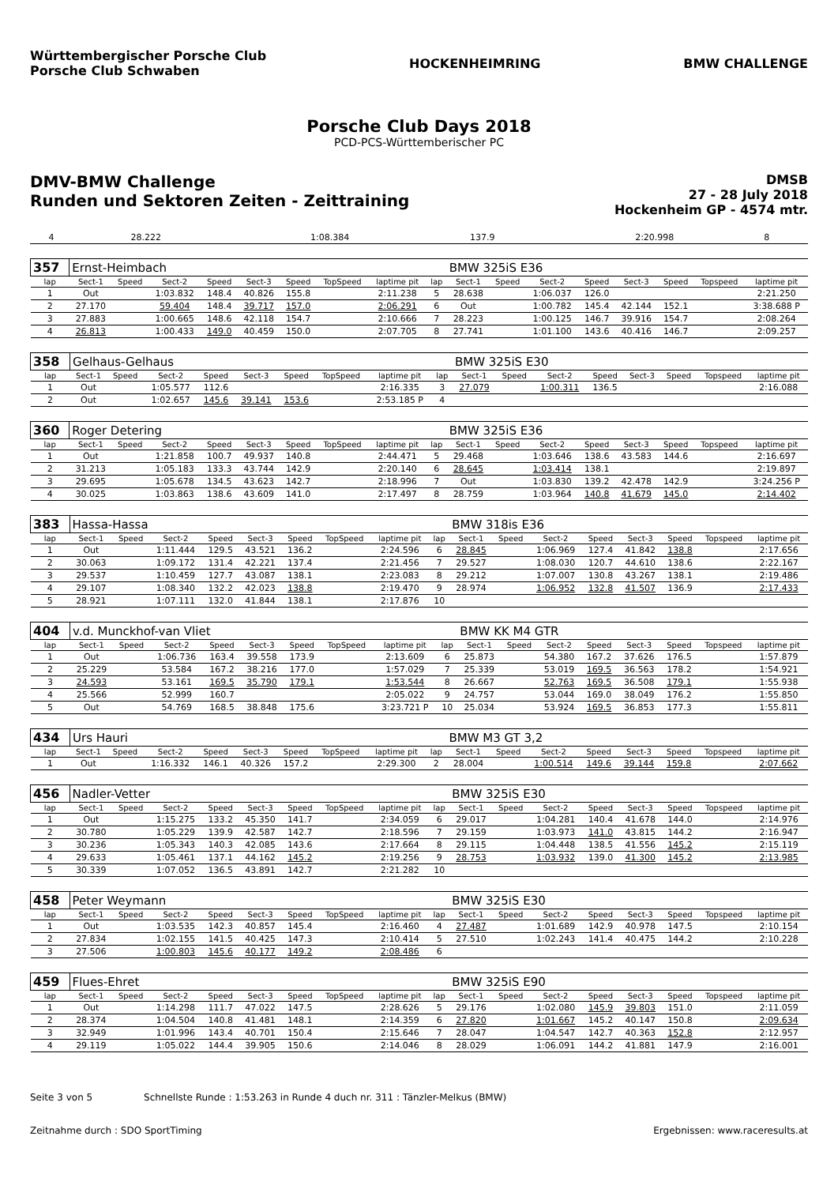Württembergischer Porsche Club
Porsche Club Schwaben HOCKENHEIMRING BMW CHALLENGE
Porsche Club Days 2018
PCD-PCS-Württemberischer PC
DMV-BMW Challenge
Runden und Sektoren Zeiten - Zeittraining
DMSB
27 - 28 July 2018
Hockenheim GP - 4574 mtr.
| 4 | 28.222 | | 1:08.384 | 137.9 | | 2:20.998 | 8 | |
| 357 | Ernst-Heimbach | | | | | | | | | BMW 325iS E36 | | | | | | | |
| lap | Sect-1 | Speed | Sect-2 | Speed | Sect-3 | Speed | TopSpeed | laptime pit | lap | Sect-1 | Speed | Sect-2 | Speed | Sect-3 | Speed | Topspeed | laptime pit |
| 1 | Out | | 1:03.832 | 148.4 | 40.826 | 155.8 | | 2:11.238 | 5 | 28.638 | | 1:06.037 | 126.0 | | | | 2:21.250 |
| 2 | 27.170 | | 59.404 | 148.4 | 39.717 | 157.0 | | 2:06.291 | 6 | Out | | 1:00.782 | 145.4 | 42.144 | 152.1 | | 3:38.688 P |
| 3 | 27.883 | | 1:00.665 | 148.6 | 42.118 | 154.7 | | 2:10.666 | 7 | 28.223 | | 1:00.125 | 146.7 | 39.916 | 154.7 | | 2:08.264 |
| 4 | 26.813 | | 1:00.433 | 149.0 | 40.459 | 150.0 | | 2:07.705 | 8 | 27.741 | | 1:01.100 | 143.6 | 40.416 | 146.7 | | 2:09.257 |
| 358 | Gelhaus-Gelhaus | | | | | | | | | BMW 325iS E30 | | | | | | | |
| lap | Sect-1 | Speed | Sect-2 | Speed | Sect-3 | Speed | TopSpeed | laptime pit | lap | Sect-1 | Speed | Sect-2 | Speed | Sect-3 | Speed | Topspeed | laptime pit |
| 1 | Out | | 1:05.577 | 112.6 | | | | 2:16.335 | 3 | 27.079 | | 1:00.311 | 136.5 | | | | 2:16.088 |
| 2 | Out | | 1:02.657 | 145.6 | 39.141 | 153.6 | | 2:53.185 P | 4 | | | | | | | | |
| 360 | Roger Detering | | | | | | | | | BMW 325iS E36 | | | | | | | |
| lap | Sect-1 | Speed | Sect-2 | Speed | Sect-3 | Speed | TopSpeed | laptime pit | lap | Sect-1 | Speed | Sect-2 | Speed | Sect-3 | Speed | Topspeed | laptime pit |
| 1 | Out | | 1:21.858 | 100.7 | 49.937 | 140.8 | | 2:44.471 | 5 | 29.468 | | 1:03.646 | 138.6 | 43.583 | 144.6 | | 2:16.697 |
| 2 | 31.213 | | 1:05.183 | 133.3 | 43.744 | 142.9 | | 2:20.140 | 6 | 28.645 | | 1:03.414 | 138.1 | | | | 2:19.897 |
| 3 | 29.695 | | 1:05.678 | 134.5 | 43.623 | 142.7 | | 2:18.996 | 7 | Out | | 1:03.830 | 139.2 | 42.478 | 142.9 | | 3:24.256 P |
| 4 | 30.025 | | 1:03.863 | 138.6 | 43.609 | 141.0 | | 2:17.497 | 8 | 28.759 | | 1:03.964 | 140.8 | 41.679 | 145.0 | | 2:14.402 |
| 383 | Hassa-Hassa | | | | | | | | | BMW 318is E36 | | | | | | | |
| lap | Sect-1 | Speed | Sect-2 | Speed | Sect-3 | Speed | TopSpeed | laptime pit | lap | Sect-1 | Speed | Sect-2 | Speed | Sect-3 | Speed | Topspeed | laptime pit |
| 1 | Out | | 1:11.444 | 129.5 | 43.521 | 136.2 | | 2:24.596 | 6 | 28.845 | | 1:06.969 | 127.4 | 41.842 | 138.8 | | 2:17.656 |
| 2 | 30.063 | | 1:09.172 | 131.4 | 42.221 | 137.4 | | 2:21.456 | 7 | 29.527 | | 1:08.030 | 120.7 | 44.610 | 138.6 | | 2:22.167 |
| 3 | 29.537 | | 1:10.459 | 127.7 | 43.087 | 138.1 | | 2:23.083 | 8 | 29.212 | | 1:07.007 | 130.8 | 43.267 | 138.1 | | 2:19.486 |
| 4 | 29.107 | | 1:08.340 | 132.2 | 42.023 | 138.8 | | 2:19.470 | 9 | 28.974 | | 1:06.952 | 132.8 | 41.507 | 136.9 | | 2:17.433 |
| 5 | 28.921 | | 1:07.111 | 132.0 | 41.844 | 138.1 | | 2:17.876 | 10 | | | | | | | | |
| 404 | v.d. Munckhof-van Vliet | | | | | | | | | BMW KK M4 GTR | | | | | | | |
| lap | Sect-1 | Speed | Sect-2 | Speed | Sect-3 | Speed | TopSpeed | laptime pit | lap | Sect-1 | Speed | Sect-2 | Speed | Sect-3 | Speed | Topspeed | laptime pit |
| 1 | Out | | 1:06.736 | 163.4 | 39.558 | 173.9 | | 2:13.609 | 6 | 25.873 | | 54.380 | 167.2 | 37.626 | 176.5 | | 1:57.879 |
| 2 | 25.229 | | 53.584 | 167.2 | 38.216 | 177.0 | | 1:57.029 | 7 | 25.339 | | 53.019 | 169.5 | 36.563 | 178.2 | | 1:54.921 |
| 3 | 24.593 | | 53.161 | 169.5 | 35.790 | 179.1 | | 1:53.544 | 8 | 26.667 | | 52.763 | 169.5 | 36.508 | 179.1 | | 1:55.938 |
| 4 | 25.566 | | 52.999 | 160.7 | | | | 2:05.022 | 9 | 24.757 | | 53.044 | 169.0 | 38.049 | 176.2 | | 1:55.850 |
| 5 | Out | | 54.769 | 168.5 | 38.848 | 175.6 | | 3:23.721 P | 10 | 25.034 | | 53.924 | 169.5 | 36.853 | 177.3 | | 1:55.811 |
| 434 | Urs Hauri | | | | | | | | | BMW M3 GT 3,2 | | | | | | | |
| lap | Sect-1 | Speed | Sect-2 | Speed | Sect-3 | Speed | TopSpeed | laptime pit | lap | Sect-1 | Speed | Sect-2 | Speed | Sect-3 | Speed | Topspeed | laptime pit |
| 1 | Out | | 1:16.332 | 146.1 | 40.326 | 157.2 | | 2:29.300 | 2 | 28.004 | | 1:00.514 | 149.6 | 39.144 | 159.8 | | 2:07.662 |
| 456 | Nadler-Vetter | | | | | | | | | BMW 325iS E30 | | | | | | | |
| lap | Sect-1 | Speed | Sect-2 | Speed | Sect-3 | Speed | TopSpeed | laptime pit | lap | Sect-1 | Speed | Sect-2 | Speed | Sect-3 | Speed | Topspeed | laptime pit |
| 1 | Out | | 1:15.275 | 133.2 | 45.350 | 141.7 | | 2:34.059 | 6 | 29.017 | | 1:04.281 | 140.4 | 41.678 | 144.0 | | 2:14.976 |
| 2 | 30.780 | | 1:05.229 | 139.9 | 42.587 | 142.7 | | 2:18.596 | 7 | 29.159 | | 1:03.973 | 141.0 | 43.815 | 144.2 | | 2:16.947 |
| 3 | 30.236 | | 1:05.343 | 140.3 | 42.085 | 143.6 | | 2:17.664 | 8 | 29.115 | | 1:04.448 | 138.5 | 41.556 | 145.2 | | 2:15.119 |
| 4 | 29.633 | | 1:05.461 | 137.1 | 44.162 | 145.2 | | 2:19.256 | 9 | 28.753 | | 1:03.932 | 139.0 | 41.300 | 145.2 | | 2:13.985 |
| 5 | 30.339 | | 1:07.052 | 136.5 | 43.891 | 142.7 | | 2:21.282 | 10 | | | | | | | | |
| 458 | Peter Weymann | | | | | | | | | BMW 325iS E30 | | | | | | | |
| lap | Sect-1 | Speed | Sect-2 | Speed | Sect-3 | Speed | TopSpeed | laptime pit | lap | Sect-1 | Speed | Sect-2 | Speed | Sect-3 | Speed | Topspeed | laptime pit |
| 1 | Out | | 1:03.535 | 142.3 | 40.857 | 145.4 | | 2:16.460 | 4 | 27.487 | | 1:01.689 | 142.9 | 40.978 | 147.5 | | 2:10.154 |
| 2 | 27.834 | | 1:02.155 | 141.5 | 40.425 | 147.3 | | 2:10.414 | 5 | 27.510 | | 1:02.243 | 141.4 | 40.475 | 144.2 | | 2:10.228 |
| 3 | 27.506 | | 1:00.803 | 145.6 | 40.177 | 149.2 | | 2:08.486 | 6 | | | | | | | | |
| 459 | Flues-Ehret | | | | | | | | | BMW 325iS E90 | | | | | | | |
| lap | Sect-1 | Speed | Sect-2 | Speed | Sect-3 | Speed | TopSpeed | laptime pit | lap | Sect-1 | Speed | Sect-2 | Speed | Sect-3 | Speed | Topspeed | laptime pit |
| 1 | Out | | 1:14.298 | 111.7 | 47.022 | 147.5 | | 2:28.626 | 5 | 29.176 | | 1:02.080 | 145.9 | 39.803 | 151.0 | | 2:11.059 |
| 2 | 28.374 | | 1:04.504 | 140.8 | 41.481 | 148.1 | | 2:14.359 | 6 | 27.820 | | 1:01.667 | 145.2 | 40.147 | 150.8 | | 2:09.634 |
| 3 | 32.949 | | 1:01.996 | 143.4 | 40.701 | 150.4 | | 2:15.646 | 7 | 28.047 | | 1:04.547 | 142.7 | 40.363 | 152.8 | | 2:12.957 |
| 4 | 29.119 | | 1:05.022 | 144.4 | 39.905 | 150.6 | | 2:14.046 | 8 | 28.029 | | 1:06.091 | 144.2 | 41.881 | 147.9 | | 2:16.001 |
Seite 3 von 5 Schnellste Runde : 1:53.263 in Runde 4 duch nr. 311 : Tänzler-Melkus (BMW)
Zeitnahme durch : SDO SportTiming Ergebnissen: www.raceresults.at